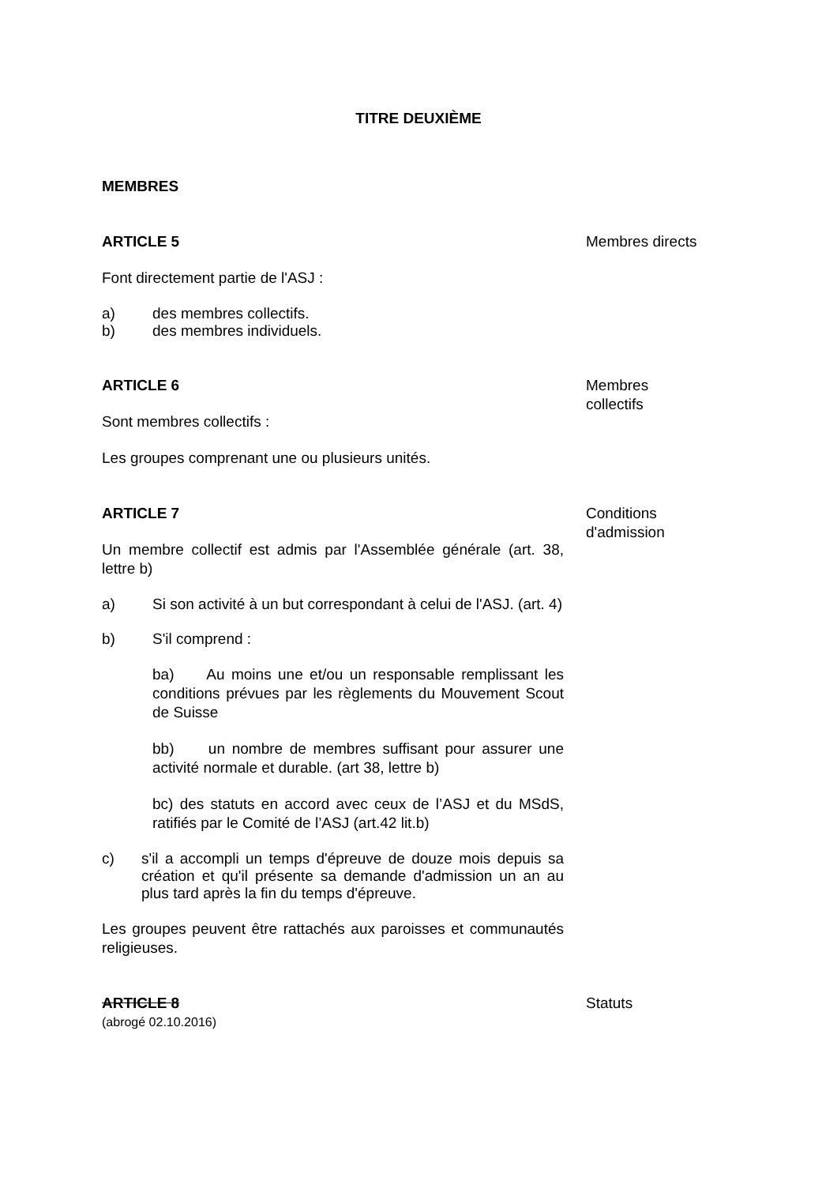TITRE DEUXIÈME
MEMBRES
ARTICLE 5
Font directement partie de l'ASJ :
a) des membres collectifs.
b) des membres individuels.
Membres directs
ARTICLE 6
Sont membres collectifs :
Les groupes comprenant une ou plusieurs unités.
Membres
collectifs
ARTICLE 7
Un membre collectif est admis par l'Assemblée générale (art. 38, lettre b)
a) Si son activité à un but correspondant à celui de l'ASJ. (art. 4)
b) S'il comprend :
ba) Au moins une et/ou un responsable remplissant les conditions prévues par les règlements du Mouvement Scout de Suisse
bb) un nombre de membres suffisant pour assurer une activité normale et durable. (art 38, lettre b)
bc) des statuts en accord avec ceux de l’ASJ et du MSdS, ratifiés par le Comité de l’ASJ (art.42 lit.b)
c) s'il a accompli un temps d'épreuve de douze mois depuis sa création et qu'il présente sa demande d'admission un an au plus tard après la fin du temps d'épreuve.
Les groupes peuvent être rattachés aux paroisses et communautés religieuses.
Conditions
d'admission
ARTICLE 8
(abrogé 02.10.2016)
Statuts